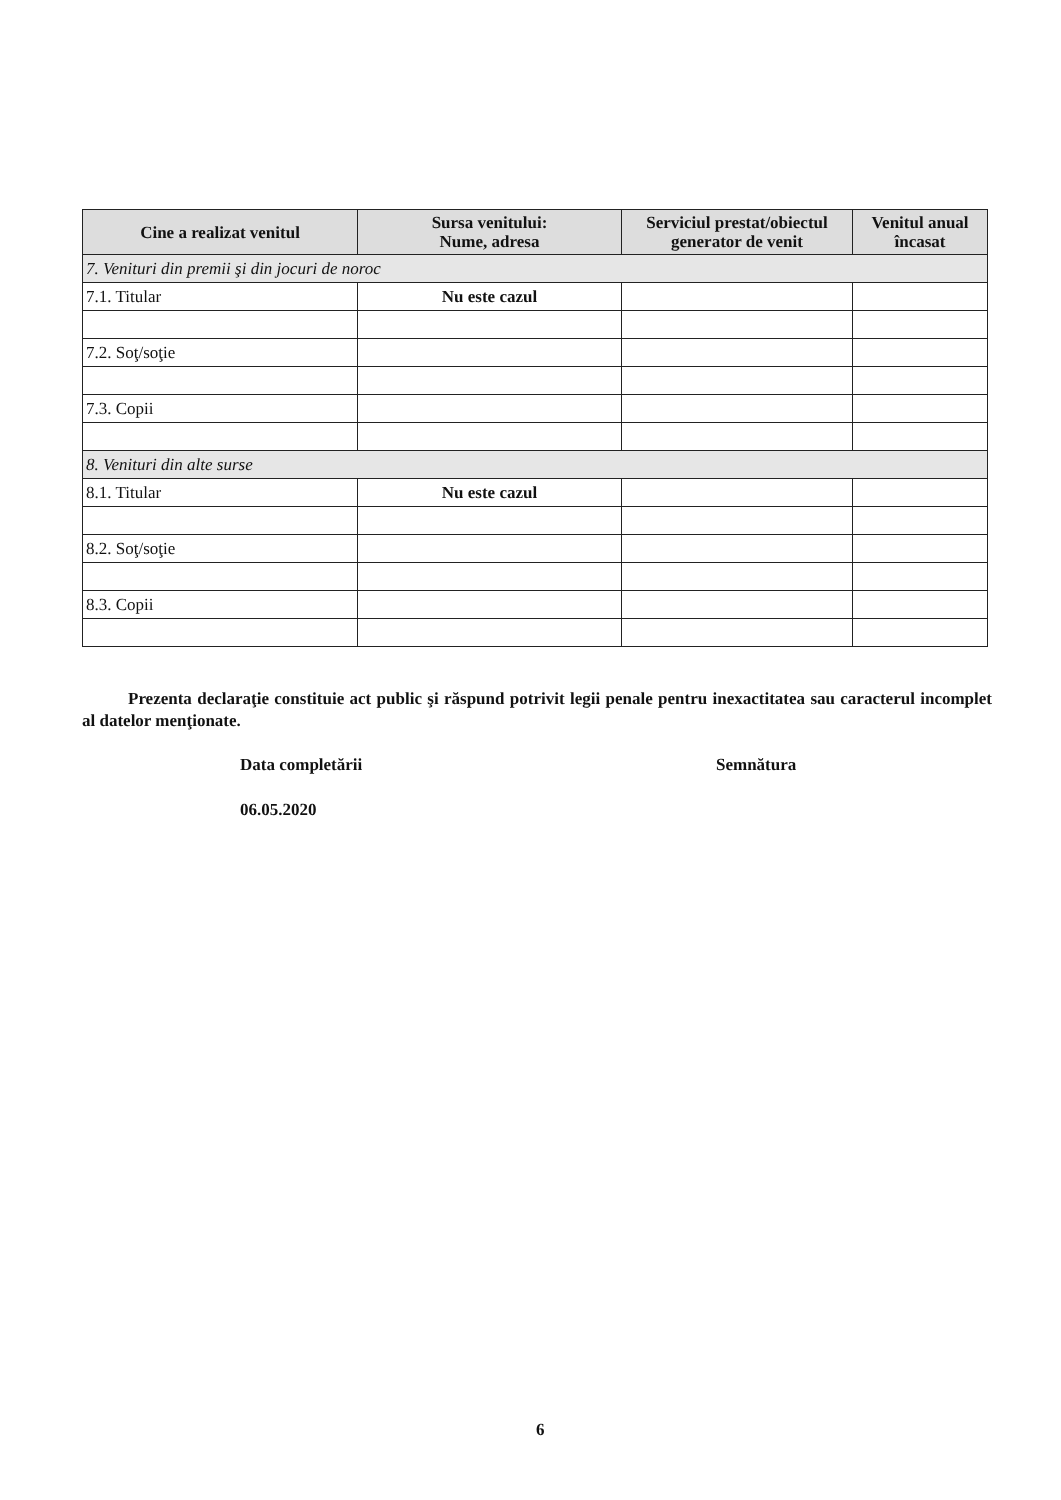| Cine a realizat venitul | Sursa venitului: Nume, adresa | Serviciul prestat/obiectul generator de venit | Venitul anual încasat |
| --- | --- | --- | --- |
| 7. Venituri din premii şi din jocuri de noroc | | | |
| 7.1. Titular | Nu este cazul | | |
| 7.2. Soţ/soţie | | | |
| 7.3. Copii | | | |
| 8. Venituri din alte surse | | | |
| 8.1. Titular | Nu este cazul | | |
| 8.2. Soţ/soţie | | | |
| 8.3. Copii | | | |
Prezenta declaraţie constituie act public şi răspund potrivit legii penale pentru inexactitatea sau caracterul incomplet al datelor menţionate.
Data completării Semnătura
06.05.2020
6